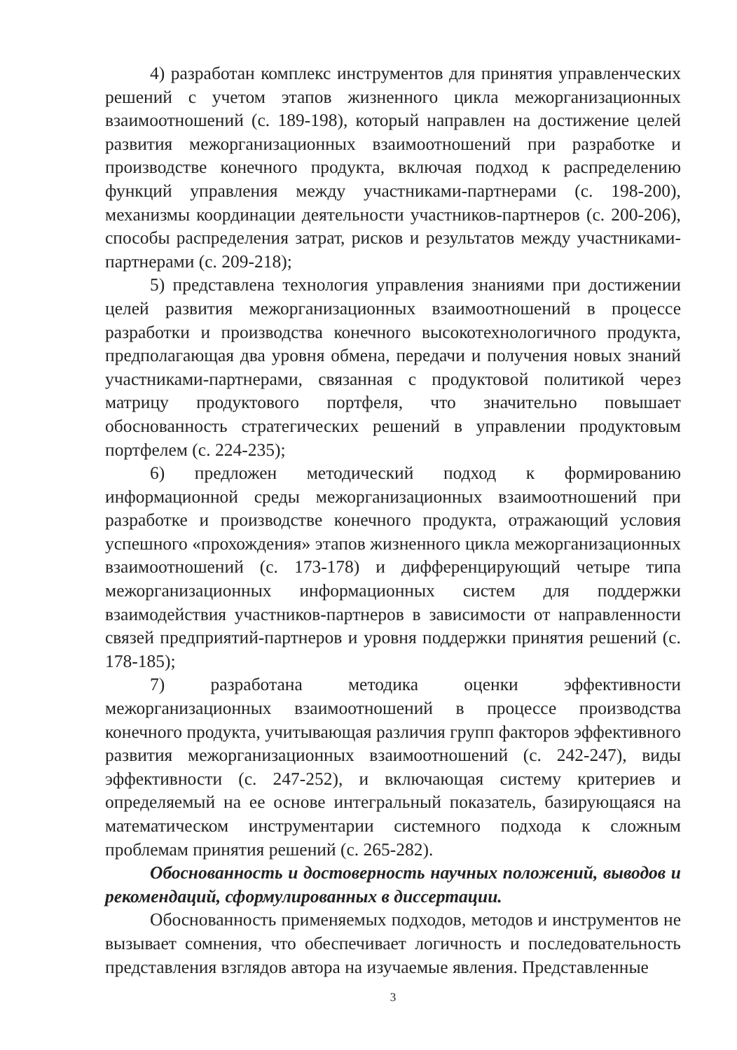4) разработан комплекс инструментов для принятия управленческих решений с учетом этапов жизненного цикла межорганизационных взаимоотношений (с. 189-198), который направлен на достижение целей развития межорганизационных взаимоотношений при разработке и производстве конечного продукта, включая подход к распределению функций управления между участниками-партнерами (с. 198-200), механизмы координации деятельности участников-партнеров (с. 200-206), способы распределения затрат, рисков и результатов между участниками-партнерами (с. 209-218);
5) представлена технология управления знаниями при достижении целей развития межорганизационных взаимоотношений в процессе разработки и производства конечного высокотехнологичного продукта, предполагающая два уровня обмена, передачи и получения новых знаний участниками-партнерами, связанная с продуктовой политикой через матрицу продуктового портфеля, что значительно повышает обоснованность стратегических решений в управлении продуктовым портфелем (с. 224-235);
6) предложен методический подход к формированию информационной среды межорганизационных взаимоотношений при разработке и производстве конечного продукта, отражающий условия успешного «прохождения» этапов жизненного цикла межорганизационных взаимоотношений (с. 173-178) и дифференцирующий четыре типа межорганизационных информационных систем для поддержки взаимодействия участников-партнеров в зависимости от направленности связей предприятий-партнеров и уровня поддержки принятия решений (с. 178-185);
7) разработана методика оценки эффективности межорганизационных взаимоотношений в процессе производства конечного продукта, учитывающая различия групп факторов эффективного развития межорганизационных взаимоотношений (с. 242-247), виды эффективности (с. 247-252), и включающая систему критериев и определяемый на ее основе интегральный показатель, базирующаяся на математическом инструментарии системного подхода к сложным проблемам принятия решений (с. 265-282).
Обоснованность и достоверность научных положений, выводов и рекомендаций, сформулированных в диссертации.
Обоснованность применяемых подходов, методов и инструментов не вызывает сомнения, что обеспечивает логичность и последовательность представления взглядов автора на изучаемые явления. Представленные
3